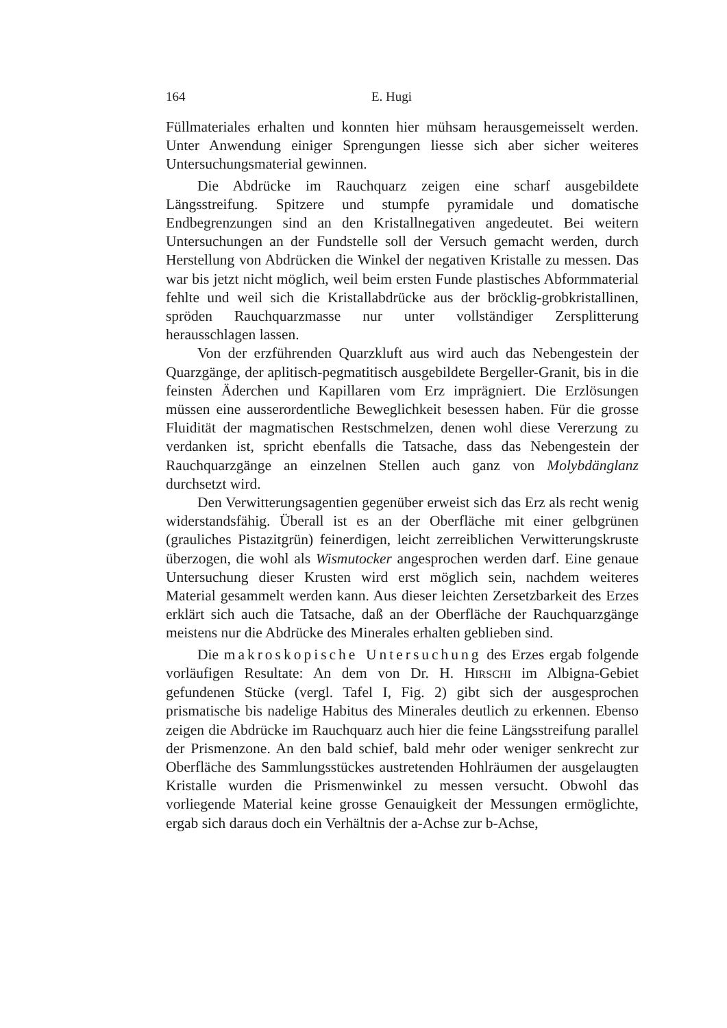164 E. Hugi
Füllmateriales erhalten und konnten hier mühsam herausgemeisselt werden. Unter Anwendung einiger Sprengungen liesse sich aber sicher weiteres Untersuchungsmaterial gewinnen.
Die Abdrücke im Rauchquarz zeigen eine scharf ausgebildete Längsstreifung. Spitzere und stumpfe pyramidale und domatische Endbegrenzungen sind an den Kristallnegativen angedeutet. Bei weitern Untersuchungen an der Fundstelle soll der Versuch gemacht werden, durch Herstellung von Abdrücken die Winkel der negativen Kristalle zu messen. Das war bis jetzt nicht möglich, weil beim ersten Funde plastisches Abformmaterial fehlte und weil sich die Kristallabdrücke aus der bröcklig-grobkristallinen, spröden Rauchquarzmasse nur unter vollständiger Zersplitterung herausschlagen lassen.
Von der erzführenden Quarzkluft aus wird auch das Nebengestein der Quarzgänge, der aplitisch-pegmatitisch ausgebildete Bergeller-Granit, bis in die feinsten Äderchen und Kapillaren vom Erz imprägniert. Die Erzlösungen müssen eine ausserordentliche Beweglichkeit besessen haben. Für die grosse Fluidität der magmatischen Restschmelzen, denen wohl diese Vererzung zu verdanken ist, spricht ebenfalls die Tatsache, dass das Nebengestein der Rauchquarzgänge an einzelnen Stellen auch ganz von Molybdänglanz durchsetzt wird.
Den Verwitterungsagentien gegenüber erweist sich das Erz als recht wenig widerstandsfähig. Überall ist es an der Oberfläche mit einer gelbgrünen (grauliches Pistazitgrün) feinerdigen, leicht zerreiblichen Verwitterungskruste überzogen, die wohl als Wismutocker angesprochen werden darf. Eine genaue Untersuchung dieser Krusten wird erst möglich sein, nachdem weiteres Material gesammelt werden kann. Aus dieser leichten Zersetzbarkeit des Erzes erklärt sich auch die Tatsache, daß an der Oberfläche der Rauchquarzgänge meistens nur die Abdrücke des Minerales erhalten geblieben sind.
Die makroskopische Untersuchung des Erzes ergab folgende vorläufigen Resultate: An dem von Dr. H. HIRSCHI im Albigna-Gebiet gefundenen Stücke (vergl. Tafel I, Fig. 2) gibt sich der ausgesprochen prismatische bis nadelige Habitus des Minerales deutlich zu erkennen. Ebenso zeigen die Abdrücke im Rauchquarz auch hier die feine Längsstreifung parallel der Prismenzone. An den bald schief, bald mehr oder weniger senkrecht zur Oberfläche des Sammlungsstückes austretenden Hohlräumen der ausgelaugten Kristalle wurden die Prismenwinkel zu messen versucht. Obwohl das vorliegende Material keine grosse Genauigkeit der Messungen ermöglichte, ergab sich daraus doch ein Verhältnis der a-Achse zur b-Achse,